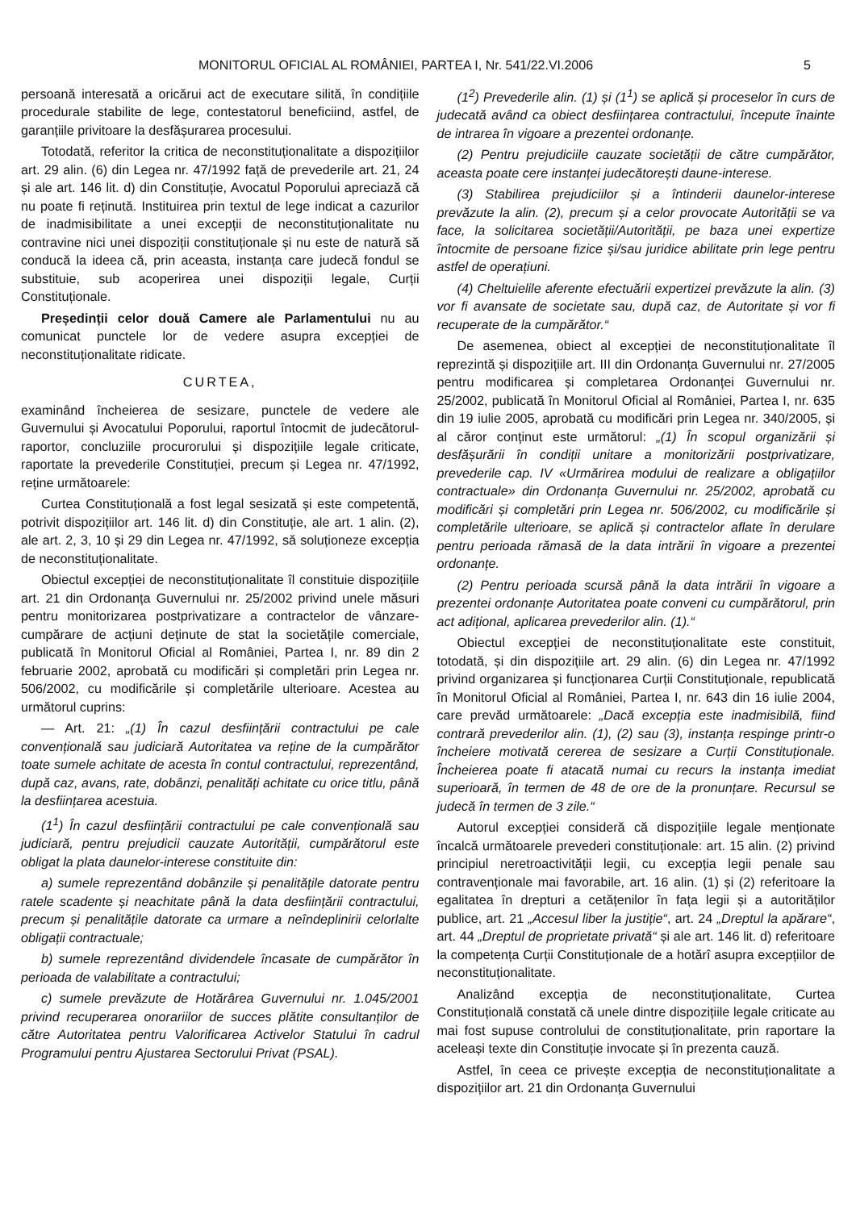MONITORUL OFICIAL AL ROMÂNIEI, PARTEA I, Nr. 541/22.VI.2006 5
persoană interesată a oricărui act de executare silită, în condițiile procedurale stabilite de lege, contestatorul beneficiind, astfel, de garanțiile privitoare la desfășurarea procesului.
Totodată, referitor la critica de neconstituționalitate a dispozițiilor art. 29 alin. (6) din Legea nr. 47/1992 față de prevederile art. 21, 24 și ale art. 146 lit. d) din Constituție, Avocatul Poporului apreciază că nu poate fi reținută. Instituirea prin textul de lege indicat a cazurilor de inadmisibilitate a unei excepții de neconstituționalitate nu contravine nici unei dispoziții constituționale și nu este de natură să conducă la ideea că, prin aceasta, instanța care judecă fondul se substituie, sub acoperirea unei dispoziții legale, Curții Constituționale.
Președinții celor două Camere ale Parlamentului nu au comunicat punctele lor de vedere asupra excepției de neconstituționalitate ridicate.
CURTEA,
examinând încheierea de sesizare, punctele de vedere ale Guvernului și Avocatului Poporului, raportul întocmit de judecătorul-raportor, concluziile procurorului și dispozițiile legale criticate, raportate la prevederile Constituției, precum și Legea nr. 47/1992, reține următoarele:
Curtea Constituțională a fost legal sesizată și este competentă, potrivit dispozițiilor art. 146 lit. d) din Constituție, ale art. 1 alin. (2), ale art. 2, 3, 10 și 29 din Legea nr. 47/1992, să soluționeze excepția de neconstituționalitate.
Obiectul excepției de neconstituționalitate îl constituie dispozițiile art. 21 din Ordonanța Guvernului nr. 25/2002 privind unele măsuri pentru monitorizarea postprivatizare a contractelor de vânzare-cumpărare de acțiuni deținute de stat la societățile comerciale, publicată în Monitorul Oficial al României, Partea I, nr. 89 din 2 februarie 2002, aprobată cu modificări și completări prin Legea nr. 506/2002, cu modificările și completările ulterioare. Acestea au următorul cuprins:
— Art. 21: „(1) În cazul desființării contractului pe cale convențională sau judiciară Autoritatea va reține de la cumpărător toate sumele achitate de acesta în contul contractului, reprezentând, după caz, avans, rate, dobânzi, penalități achitate cu orice titlu, până la desființarea acestuia.
(1<sup>1</sup>) În cazul desființării contractului pe cale convențională sau judiciară, pentru prejudicii cauzate Autorității, cumpărătorul este obligat la plata daunelor-interese constituite din:
a) sumele reprezentând dobânzile și penalitățile datorate pentru ratele scadente și neachitate până la data desființării contractului, precum și penalitățile datorate ca urmare a neîndeplinirii celorlalte obligații contractuale;
b) sumele reprezentând dividendele încasate de cumpărător în perioada de valabilitate a contractului;
c) sumele prevăzute de Hotărârea Guvernului nr. 1.045/2001 privind recuperarea onorariilor de succes plătite consultanților de către Autoritatea pentru Valorificarea Activelor Statului în cadrul Programului pentru Ajustarea Sectorului Privat (PSAL).
(1<sup>2</sup>) Prevederile alin. (1) și (1<sup>1</sup>) se aplică și proceselor în curs de judecată având ca obiect desființarea contractului, începute înainte de intrarea în vigoare a prezentei ordonanțe.
(2) Pentru prejudiciile cauzate societății de către cumpărător, aceasta poate cere instanței judecătorești daune-interese.
(3) Stabilirea prejudiciilor și a întinderii daunelor-interese prevăzute la alin. (2), precum și a celor provocate Autorității se va face, la solicitarea societății/Autorității, pe baza unei expertize întocmite de persoane fizice și/sau juridice abilitate prin lege pentru astfel de operațiuni.
(4) Cheltuielile aferente efectuării expertizei prevăzute la alin. (3) vor fi avansate de societate sau, după caz, de Autoritate și vor fi recuperate de la cumpărător.“
De asemenea, obiect al excepției de neconstituționalitate îl reprezintă și dispozițiile art. III din Ordonanța Guvernului nr. 27/2005 pentru modificarea și completarea Ordonanței Guvernului nr. 25/2002, publicată în Monitorul Oficial al României, Partea I, nr. 635 din 19 iulie 2005, aprobată cu modificări prin Legea nr. 340/2005, și al căror conținut este următorul: „(1) În scopul organizării și desfășurării în condiții unitare a monitorizării postprivatizare, prevederile cap. IV «Urmărirea modului de realizare a obligațiilor contractuale» din Ordonanța Guvernului nr. 25/2002, aprobată cu modificări și completări prin Legea nr. 506/2002, cu modificările și completările ulterioare, se aplică și contractelor aflate în derulare pentru perioada rămasă de la data intrării în vigoare a prezentei ordonanțe.
(2) Pentru perioada scursă până la data intrării în vigoare a prezentei ordonanțe Autoritatea poate conveni cu cumpărătorul, prin act adițional, aplicarea prevederilor alin. (1).“
Obiectul excepției de neconstituționalitate este constituit, totodată, și din dispozițiile art. 29 alin. (6) din Legea nr. 47/1992 privind organizarea și funcționarea Curții Constituționale, republicată în Monitorul Oficial al României, Partea I, nr. 643 din 16 iulie 2004, care prevăd următoarele: „Dacă excepția este inadmisibilă, fiind contrară prevederilor alin. (1), (2) sau (3), instanța respinge printr-o încheiere motivată cererea de sesizare a Curții Constituționale. Încheierea poate fi atacată numai cu recurs la instanța imediat superioară, în termen de 48 de ore de la pronunțare. Recursul se judecă în termen de 3 zile.“
Autorul excepției consideră că dispozițiile legale menționate încalcă următoarele prevederi constituționale: art. 15 alin. (2) privind principiul neretroactivității legii, cu excepția legii penale sau contravenționale mai favorabile, art. 16 alin. (1) și (2) referitoare la egalitatea în drepturi a cetățenilor în fața legii și a autorităților publice, art. 21 „Accesul liber la justiție“, art. 24 „Dreptul la apărare“, art. 44 „Dreptul de proprietate privată“ și ale art. 146 lit. d) referitoare la competența Curții Constituționale de a hotărî asupra excepțiilor de neconstituționalitate.
Analizând excepția de neconstituționalitate, Curtea Constituțională constată că unele dintre dispozițiile legale criticate au mai fost supuse controlului de constituționalitate, prin raportare la aceleași texte din Constituție invocate și în prezenta cauză.
Astfel, în ceea ce privește excepția de neconstituționalitate a dispozițiilor art. 21 din Ordonanța Guvernului